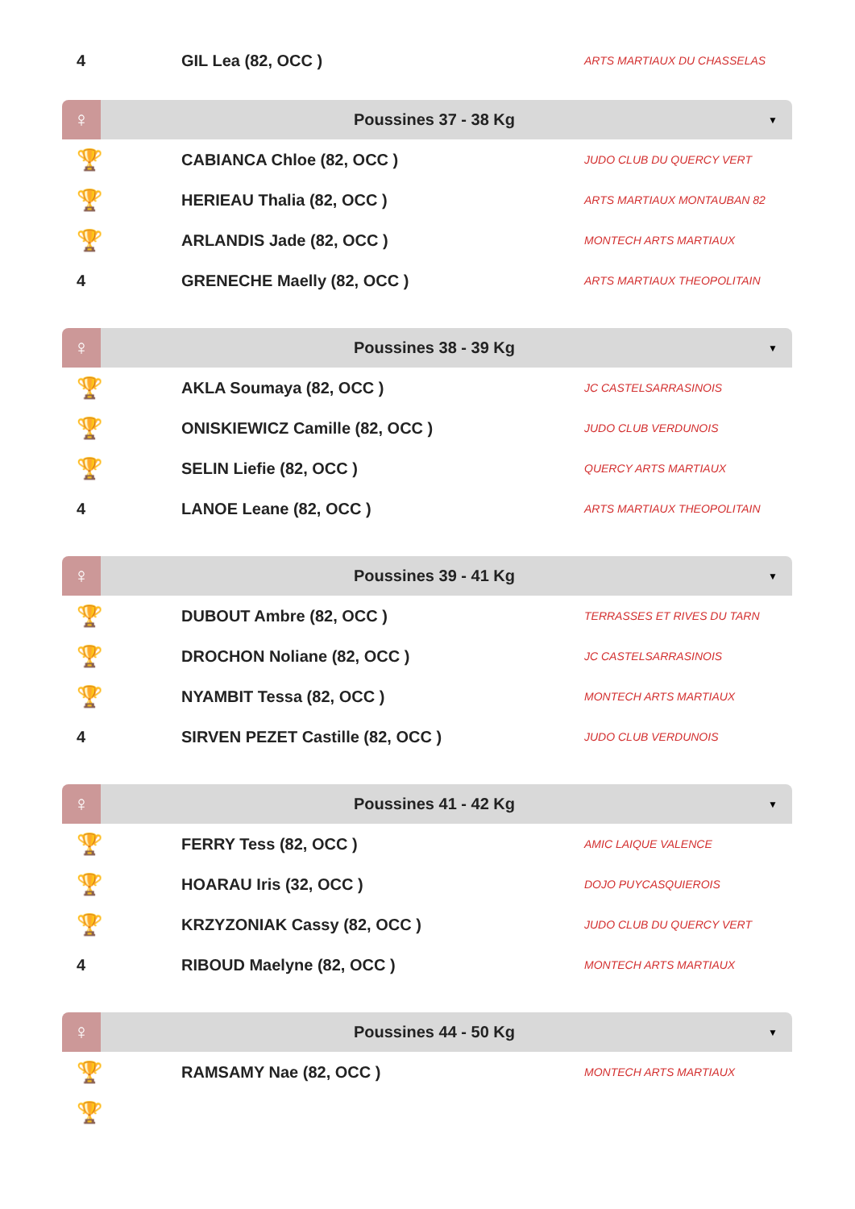| 4 | GIL Lea (82, OCC ) | ARTS MARTIAUX DU CHASSELAS |
| ♀ | Poussines 37 - 38 Kg | ▼ |
| 🏆 | CABIANCA Chloe (82, OCC ) | JUDO CLUB DU QUERCY VERT |
| 🏆 | HERIEAU Thalia (82, OCC ) | ARTS MARTIAUX MONTAUBAN 82 |
| 🏆 | ARLANDIS Jade (82, OCC ) | MONTECH ARTS MARTIAUX |
| 4 | GRENECHE Maelly (82, OCC ) | ARTS MARTIAUX THEOPOLITAIN |
| ♀ | Poussines 38 - 39 Kg | ▼ |
| 🏆 | AKLA Soumaya (82, OCC ) | JC CASTELSARRASINOIS |
| 🏆 | ONISKIEWICZ Camille (82, OCC ) | JUDO CLUB VERDUNOIS |
| 🏆 | SELIN Liefie (82, OCC ) | QUERCY ARTS MARTIAUX |
| 4 | LANOE Leane (82, OCC ) | ARTS MARTIAUX THEOPOLITAIN |
| ♀ | Poussines 39 - 41 Kg | ▼ |
| 🏆 | DUBOUT Ambre (82, OCC ) | TERRASSES ET RIVES DU TARN |
| 🏆 | DROCHON Noliane (82, OCC ) | JC CASTELSARRASINOIS |
| 🏆 | NYAMBIT Tessa (82, OCC ) | MONTECH ARTS MARTIAUX |
| 4 | SIRVEN PEZET Castille (82, OCC ) | JUDO CLUB VERDUNOIS |
| ♀ | Poussines 41 - 42 Kg | ▼ |
| 🏆 | FERRY Tess (82, OCC ) | AMIC LAIQUE VALENCE |
| 🏆 | HOARAU Iris (32, OCC ) | DOJO PUYCASQUIEROIS |
| 🏆 | KRZYZONIAK Cassy (82, OCC ) | JUDO CLUB DU QUERCY VERT |
| 4 | RIBOUD Maelyne (82, OCC ) | MONTECH ARTS MARTIAUX |
| ♀ | Poussines 44 - 50 Kg | ▼ |
| 🏆 | RAMSAMY Nae (82, OCC ) | MONTECH ARTS MARTIAUX |
| 🏆 | | |